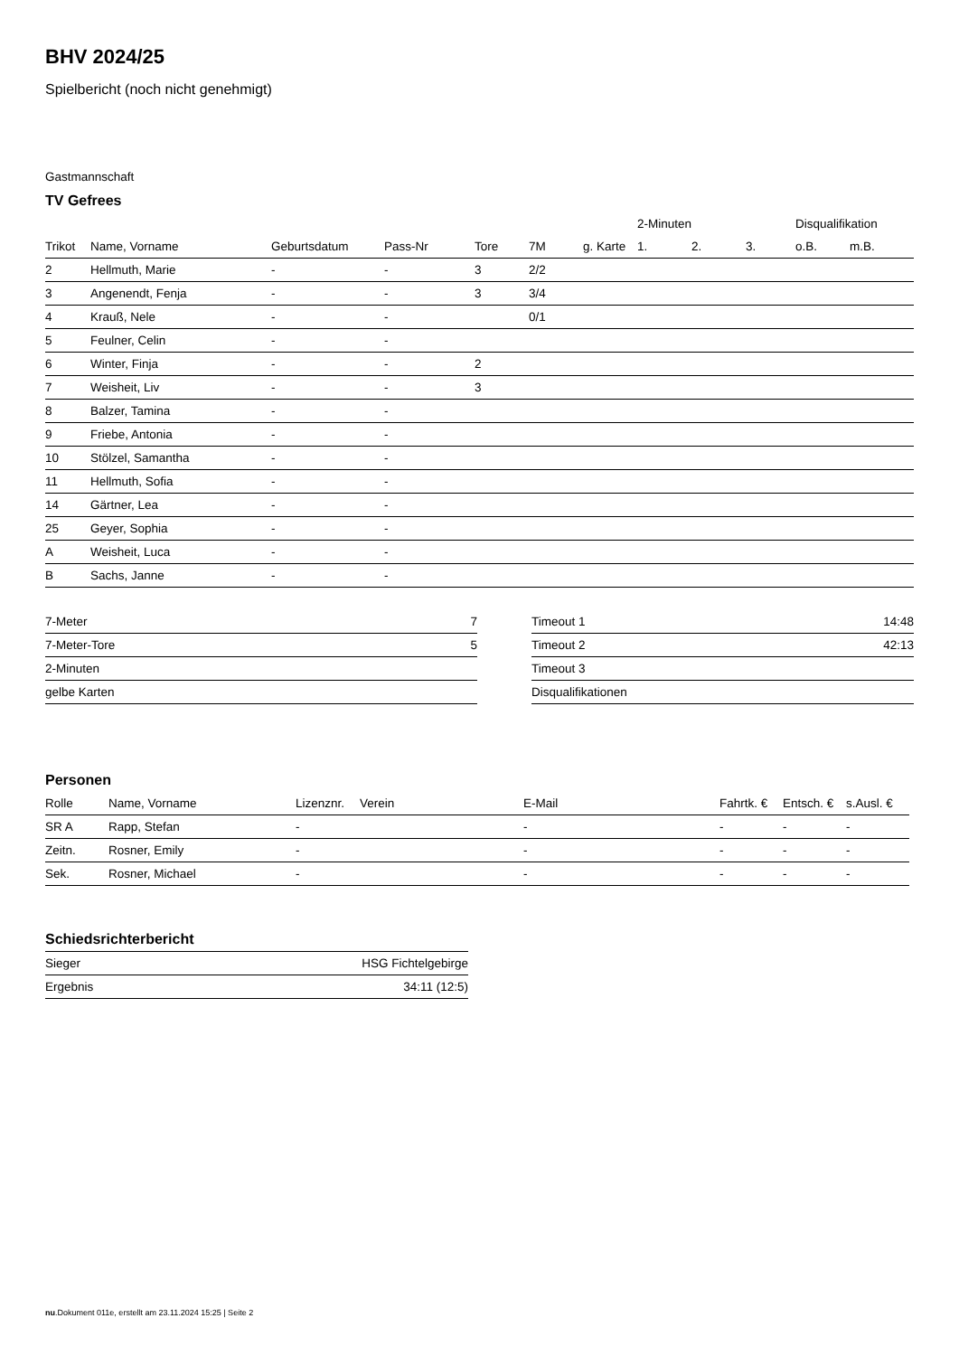BHV 2024/25
Spielbericht (noch nicht genehmigt)
Gastmannschaft
TV Gefrees
| | | | | | | | 2-Minuten | | | Disqualifikation | |
| --- | --- | --- | --- | --- | --- | --- | --- | --- | --- | --- | --- |
| Trikot | Name, Vorname | Geburtsdatum | Pass-Nr | Tore | 7M | g. Karte | 1. | 2. | 3. | o.B. | m.B. |
| 2 | Hellmuth, Marie | - | - | 3 | 2/2 | | | | | | |
| 3 | Angenendt, Fenja | - | - | 3 | 3/4 | | | | | | |
| 4 | Krauß, Nele | - | - | | 0/1 | | | | | | |
| 5 | Feulner, Celin | - | - | | | | | | | | |
| 6 | Winter, Finja | - | - | 2 | | | | | | | |
| 7 | Weisheit, Liv | - | - | 3 | | | | | | | |
| 8 | Balzer, Tamina | - | - | | | | | | | | |
| 9 | Friebe, Antonia | - | - | | | | | | | | |
| 10 | Stölzel, Samantha | - | - | | | | | | | | |
| 11 | Hellmuth, Sofia | - | - | | | | | | | | |
| 14 | Gärtner, Lea | - | - | | | | | | | | |
| 25 | Geyer, Sophia | - | - | | | | | | | | |
| A | Weisheit, Luca | - | - | | | | | | | | |
| B | Sachs, Janne | - | - | | | | | | | | |
| 7-Meter | 7 |
| 7-Meter-Tore | 5 |
| 2-Minuten | |
| gelbe Karten | |
| Timeout 1 | 14:48 |
| Timeout 2 | 42:13 |
| Timeout 3 | |
| Disqualifikationen | |
Personen
| Rolle | Name, Vorname | Lizenznr. | Verein | E-Mail | Fahrtk. € | Entsch. € | s.Ausl. € |
| --- | --- | --- | --- | --- | --- | --- | --- |
| SR A | Rapp, Stefan | - | | - | - | - | - |
| Zeitn. | Rosner, Emily | - | | - | - | - | - |
| Sek. | Rosner, Michael | - | | - | - | - | - |
Schiedsrichterbericht
| Sieger | HSG Fichtelgebirge |
| Ergebnis | 34:11 (12:5) |
nu.Dokument 011e, erstellt am 23.11.2024 15:25 | Seite 2